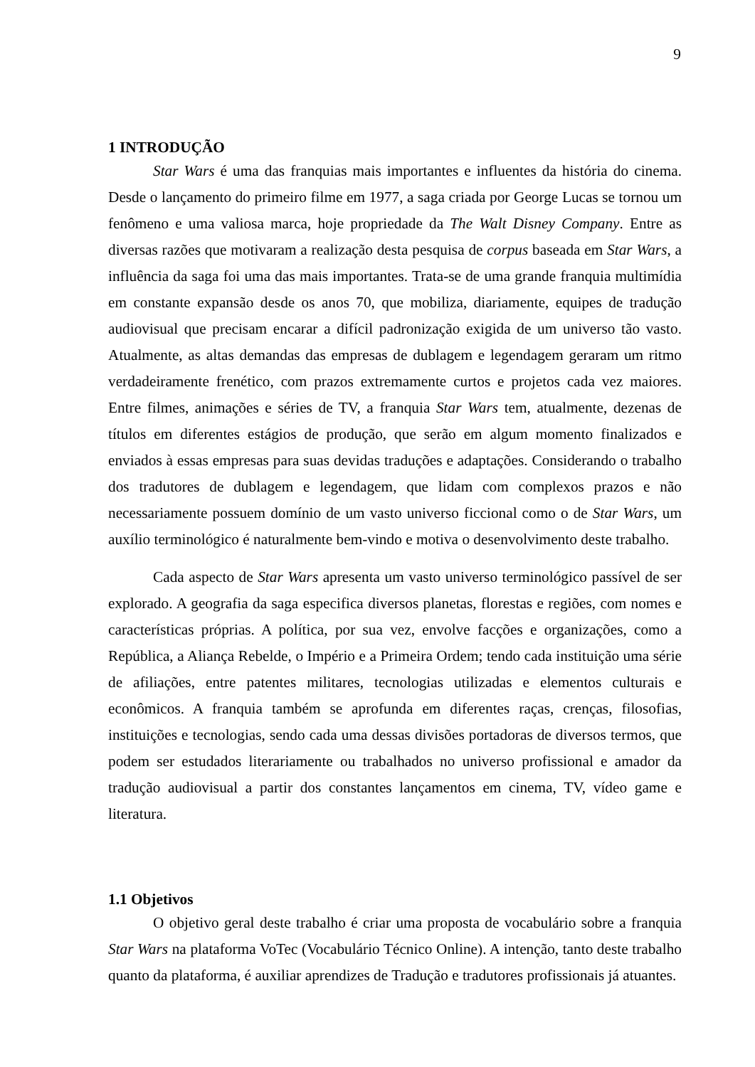9
1 INTRODUÇÃO
Star Wars é uma das franquias mais importantes e influentes da história do cinema. Desde o lançamento do primeiro filme em 1977, a saga criada por George Lucas se tornou um fenômeno e uma valiosa marca, hoje propriedade da The Walt Disney Company. Entre as diversas razões que motivaram a realização desta pesquisa de corpus baseada em Star Wars, a influência da saga foi uma das mais importantes. Trata-se de uma grande franquia multimídia em constante expansão desde os anos 70, que mobiliza, diariamente, equipes de tradução audiovisual que precisam encarar a difícil padronização exigida de um universo tão vasto. Atualmente, as altas demandas das empresas de dublagem e legendagem geraram um ritmo verdadeiramente frenético, com prazos extremamente curtos e projetos cada vez maiores. Entre filmes, animações e séries de TV, a franquia Star Wars tem, atualmente, dezenas de títulos em diferentes estágios de produção, que serão em algum momento finalizados e enviados à essas empresas para suas devidas traduções e adaptações. Considerando o trabalho dos tradutores de dublagem e legendagem, que lidam com complexos prazos e não necessariamente possuem domínio de um vasto universo ficcional como o de Star Wars, um auxílio terminológico é naturalmente bem-vindo e motiva o desenvolvimento deste trabalho.
Cada aspecto de Star Wars apresenta um vasto universo terminológico passível de ser explorado. A geografia da saga especifica diversos planetas, florestas e regiões, com nomes e características próprias. A política, por sua vez, envolve facções e organizações, como a República, a Aliança Rebelde, o Império e a Primeira Ordem; tendo cada instituição uma série de afiliações, entre patentes militares, tecnologias utilizadas e elementos culturais e econômicos. A franquia também se aprofunda em diferentes raças, crenças, filosofias, instituições e tecnologias, sendo cada uma dessas divisões portadoras de diversos termos, que podem ser estudados literariamente ou trabalhados no universo profissional e amador da tradução audiovisual a partir dos constantes lançamentos em cinema, TV, vídeo game e literatura.
1.1 Objetivos
O objetivo geral deste trabalho é criar uma proposta de vocabulário sobre a franquia Star Wars na plataforma VoTec (Vocabulário Técnico Online). A intenção, tanto deste trabalho quanto da plataforma, é auxiliar aprendizes de Tradução e tradutores profissionais já atuantes.